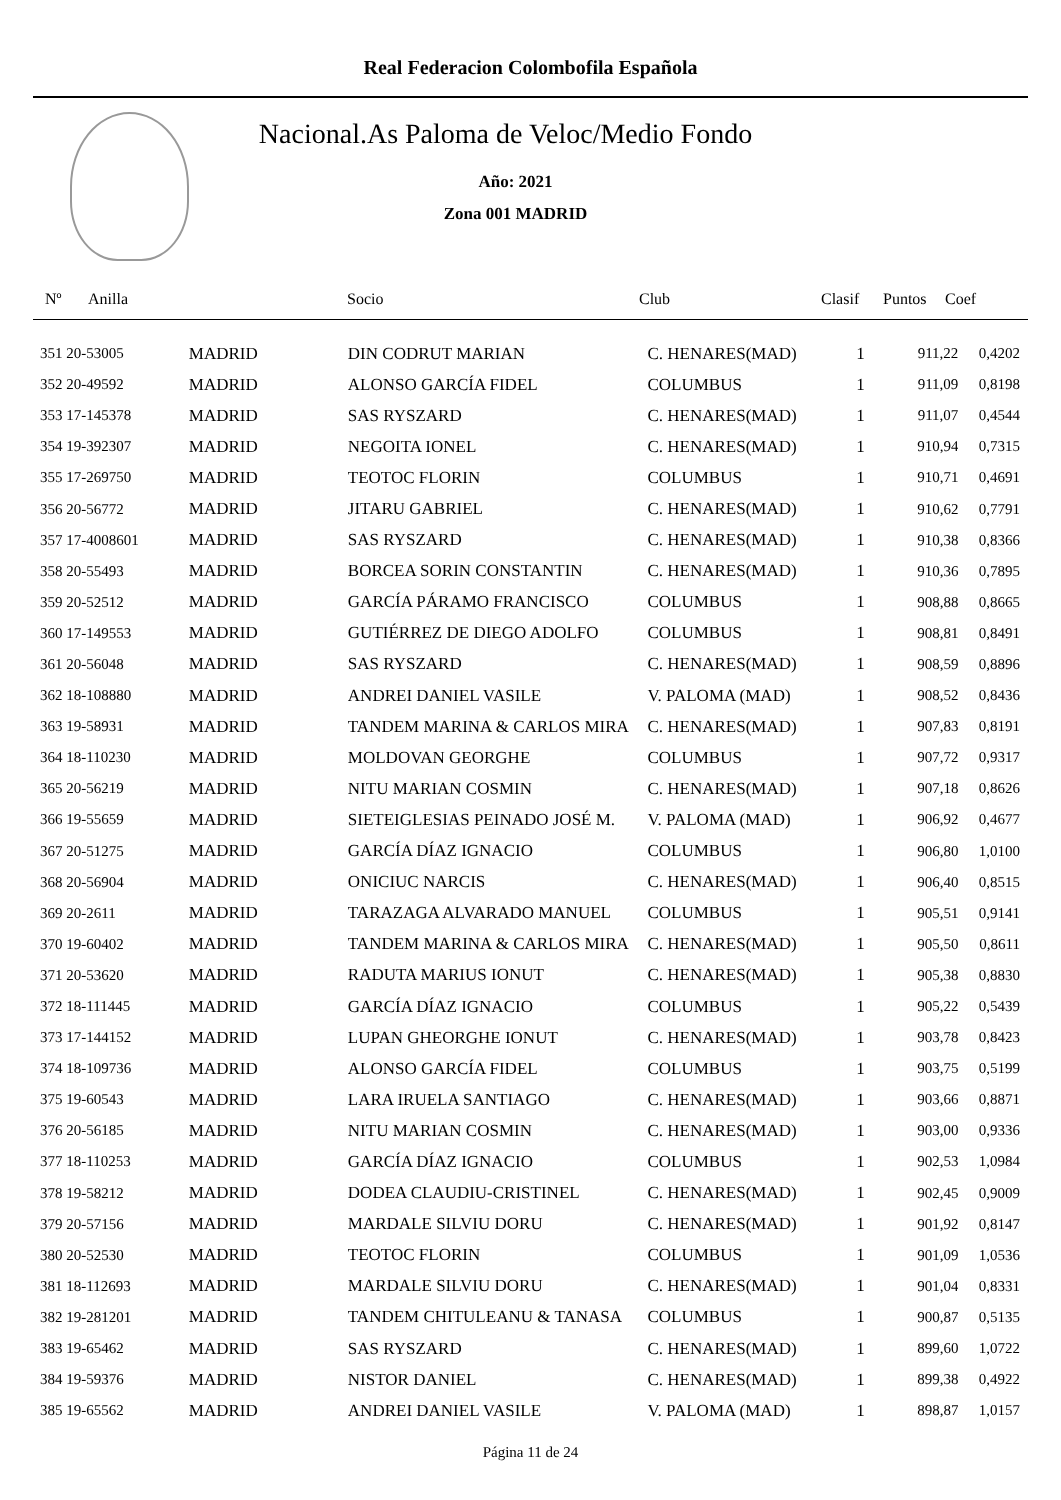Real Federacion Colombofila Española
Nacional.As Paloma de Veloc/Medio Fondo
Año: 2021
Zona 001 MADRID
| Nº | Anilla | | Socio | Club | Clasif | Puntos | Coef |
| --- | --- | --- | --- | --- | --- | --- | --- |
| 351 20-53005 | MADRID | DIN CODRUT MARIAN | C. HENARES(MAD) | 1 | 911,22 | 0,4202 |
| 352 20-49592 | MADRID | ALONSO GARCÍA FIDEL | COLUMBUS | 1 | 911,09 | 0,8198 |
| 353 17-145378 | MADRID | SAS RYSZARD | C. HENARES(MAD) | 1 | 911,07 | 0,4544 |
| 354 19-392307 | MADRID | NEGOITA IONEL | C. HENARES(MAD) | 1 | 910,94 | 0,7315 |
| 355 17-269750 | MADRID | TEOTOC FLORIN | COLUMBUS | 1 | 910,71 | 0,4691 |
| 356 20-56772 | MADRID | JITARU GABRIEL | C. HENARES(MAD) | 1 | 910,62 | 0,7791 |
| 357 17-4008601 | MADRID | SAS RYSZARD | C. HENARES(MAD) | 1 | 910,38 | 0,8366 |
| 358 20-55493 | MADRID | BORCEA SORIN CONSTANTIN | C. HENARES(MAD) | 1 | 910,36 | 0,7895 |
| 359 20-52512 | MADRID | GARCÍA PÁRAMO FRANCISCO | COLUMBUS | 1 | 908,88 | 0,8665 |
| 360 17-149553 | MADRID | GUTIÉRREZ DE DIEGO ADOLFO | COLUMBUS | 1 | 908,81 | 0,8491 |
| 361 20-56048 | MADRID | SAS RYSZARD | C. HENARES(MAD) | 1 | 908,59 | 0,8896 |
| 362 18-108880 | MADRID | ANDREI DANIEL VASILE | V. PALOMA (MAD) | 1 | 908,52 | 0,8436 |
| 363 19-58931 | MADRID | TANDEM MARINA & CARLOS MIRA | C. HENARES(MAD) | 1 | 907,83 | 0,8191 |
| 364 18-110230 | MADRID | MOLDOVAN GEORGHE | COLUMBUS | 1 | 907,72 | 0,9317 |
| 365 20-56219 | MADRID | NITU MARIAN COSMIN | C. HENARES(MAD) | 1 | 907,18 | 0,8626 |
| 366 19-55659 | MADRID | SIETEIGLESIAS PEINADO JOSÉ M. | V. PALOMA (MAD) | 1 | 906,92 | 0,4677 |
| 367 20-51275 | MADRID | GARCÍA DÍAZ IGNACIO | COLUMBUS | 1 | 906,80 | 1,0100 |
| 368 20-56904 | MADRID | ONICIUC NARCIS | C. HENARES(MAD) | 1 | 906,40 | 0,8515 |
| 369 20-2611 | MADRID | TARAZAGA ALVARADO MANUEL | COLUMBUS | 1 | 905,51 | 0,9141 |
| 370 19-60402 | MADRID | TANDEM MARINA & CARLOS MIRA | C. HENARES(MAD) | 1 | 905,50 | 0,8611 |
| 371 20-53620 | MADRID | RADUTA MARIUS IONUT | C. HENARES(MAD) | 1 | 905,38 | 0,8830 |
| 372 18-111445 | MADRID | GARCÍA DÍAZ IGNACIO | COLUMBUS | 1 | 905,22 | 0,5439 |
| 373 17-144152 | MADRID | LUPAN GHEORGHE IONUT | C. HENARES(MAD) | 1 | 903,78 | 0,8423 |
| 374 18-109736 | MADRID | ALONSO GARCÍA FIDEL | COLUMBUS | 1 | 903,75 | 0,5199 |
| 375 19-60543 | MADRID | LARA IRUELA SANTIAGO | C. HENARES(MAD) | 1 | 903,66 | 0,8871 |
| 376 20-56185 | MADRID | NITU MARIAN COSMIN | C. HENARES(MAD) | 1 | 903,00 | 0,9336 |
| 377 18-110253 | MADRID | GARCÍA DÍAZ IGNACIO | COLUMBUS | 1 | 902,53 | 1,0984 |
| 378 19-58212 | MADRID | DODEA CLAUDIU-CRISTINEL | C. HENARES(MAD) | 1 | 902,45 | 0,9009 |
| 379 20-57156 | MADRID | MARDALE SILVIU DORU | C. HENARES(MAD) | 1 | 901,92 | 0,8147 |
| 380 20-52530 | MADRID | TEOTOC FLORIN | COLUMBUS | 1 | 901,09 | 1,0536 |
| 381 18-112693 | MADRID | MARDALE SILVIU DORU | C. HENARES(MAD) | 1 | 901,04 | 0,8331 |
| 382 19-281201 | MADRID | TANDEM CHITULEANU & TANASA | COLUMBUS | 1 | 900,87 | 0,5135 |
| 383 19-65462 | MADRID | SAS RYSZARD | C. HENARES(MAD) | 1 | 899,60 | 1,0722 |
| 384 19-59376 | MADRID | NISTOR DANIEL | C. HENARES(MAD) | 1 | 899,38 | 0,4922 |
| 385 19-65562 | MADRID | ANDREI DANIEL VASILE | V. PALOMA (MAD) | 1 | 898,87 | 1,0157 |
Página 11 de 24